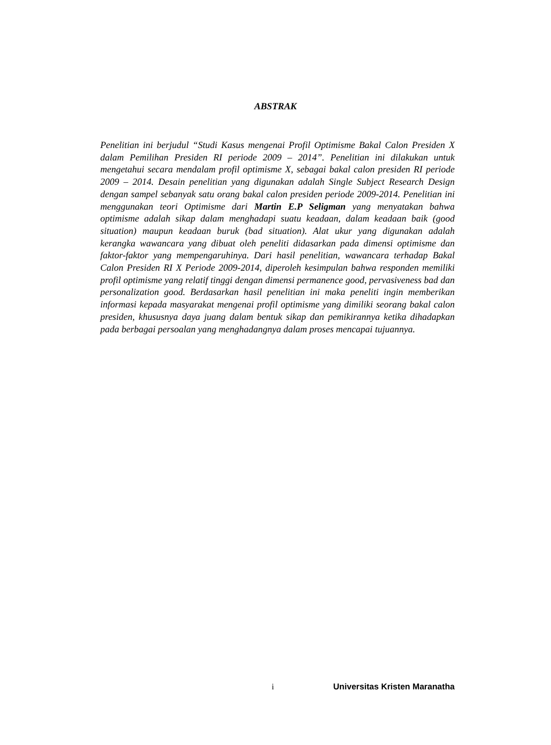ABSTRAK
Penelitian ini berjudul “Studi Kasus mengenai Profil Optimisme Bakal Calon Presiden X dalam Pemilihan Presiden RI periode 2009 – 2014”. Penelitian ini dilakukan untuk mengetahui secara mendalam profil optimisme X, sebagai bakal calon presiden RI periode 2009 – 2014. Desain penelitian yang digunakan adalah Single Subject Research Design dengan sampel sebanyak satu orang bakal calon presiden periode 2009-2014. Penelitian ini menggunakan teori Optimisme dari Martin E.P Seligman yang menyatakan bahwa optimisme adalah sikap dalam menghadapi suatu keadaan, dalam keadaan baik (good situation) maupun keadaan buruk (bad situation). Alat ukur yang digunakan adalah kerangka wawancara yang dibuat oleh peneliti didasarkan pada dimensi optimisme dan faktor-faktor yang mempengaruhinya. Dari hasil penelitian, wawancara terhadap Bakal Calon Presiden RI X Periode 2009-2014, diperoleh kesimpulan bahwa responden memiliki profil optimisme yang relatif tinggi dengan dimensi permanence good, pervasiveness bad dan personalization good. Berdasarkan hasil penelitian ini maka peneliti ingin memberikan informasi kepada masyarakat mengenai profil optimisme yang dimiliki seorang bakal calon presiden, khususnya daya juang dalam bentuk sikap dan pemikirannya ketika dihadapkan pada berbagai persoalan yang menghadangnya dalam proses mencapai tujuannya.
i Universitas Kristen Maranatha